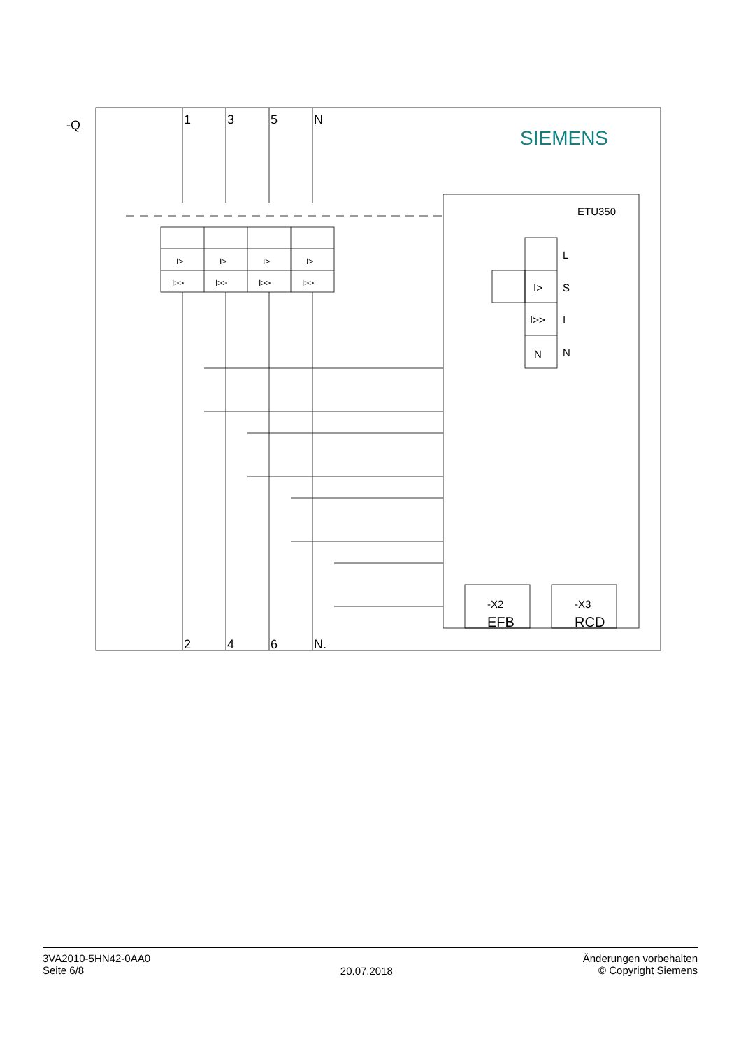-Q
1
3
5
N
2
4
6
N.
SIEMENS
ETU350
I>
I>
I>
I>
I>>
I>>
I>>
I>>
L
I>
S
I>>
I
N
N
-X2
-X3
EFB
RCD
3VA2010-5HN42-0AA0
Seite 6/8
20.07.2018
Änderungen vorbehalten
© Copyright Siemens